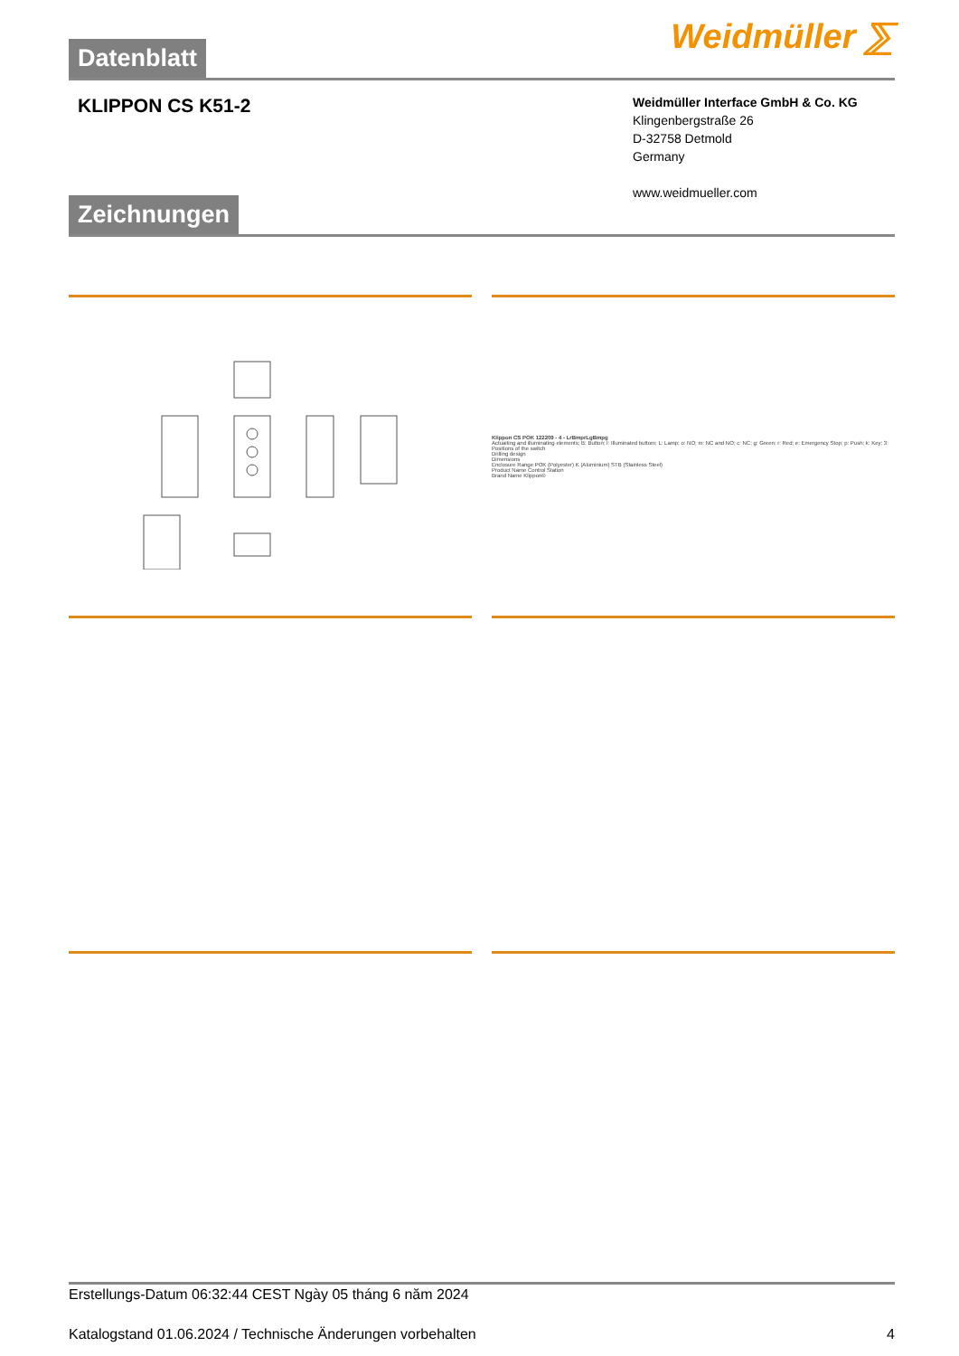Datenblatt
Weidmüller ⅀
KLIPPON CS K51-2
Weidmüller Interface GmbH & Co. KG
Klingenbergstraße 26
D-32758 Detmold
Germany
www.weidmueller.com
Zeichnungen
Klippon CS POK 122209 - 4 - LrBmprLgBmpg
Actuaiting and illuminating elements; B: Button; I: Illuminated buttom; L: Lamp; o: NO; m: NC and NO; c: NC; g: Green; r: Red; e: Emergency Stop; p: Push; k: Key; 3: Positions of the switch
Drilling design
Dimensions
Enclosure Range POK (Polyester) K (Aluminium) STB (Stainless Steel)
Product Name Control Station
Brand Name Klippon®
Erstellungs-Datum 06:32:44 CEST Ngày 05 tháng 6 năm 2024
Katalogstand 01.06.2024 / Technische Änderungen vorbehalten 4